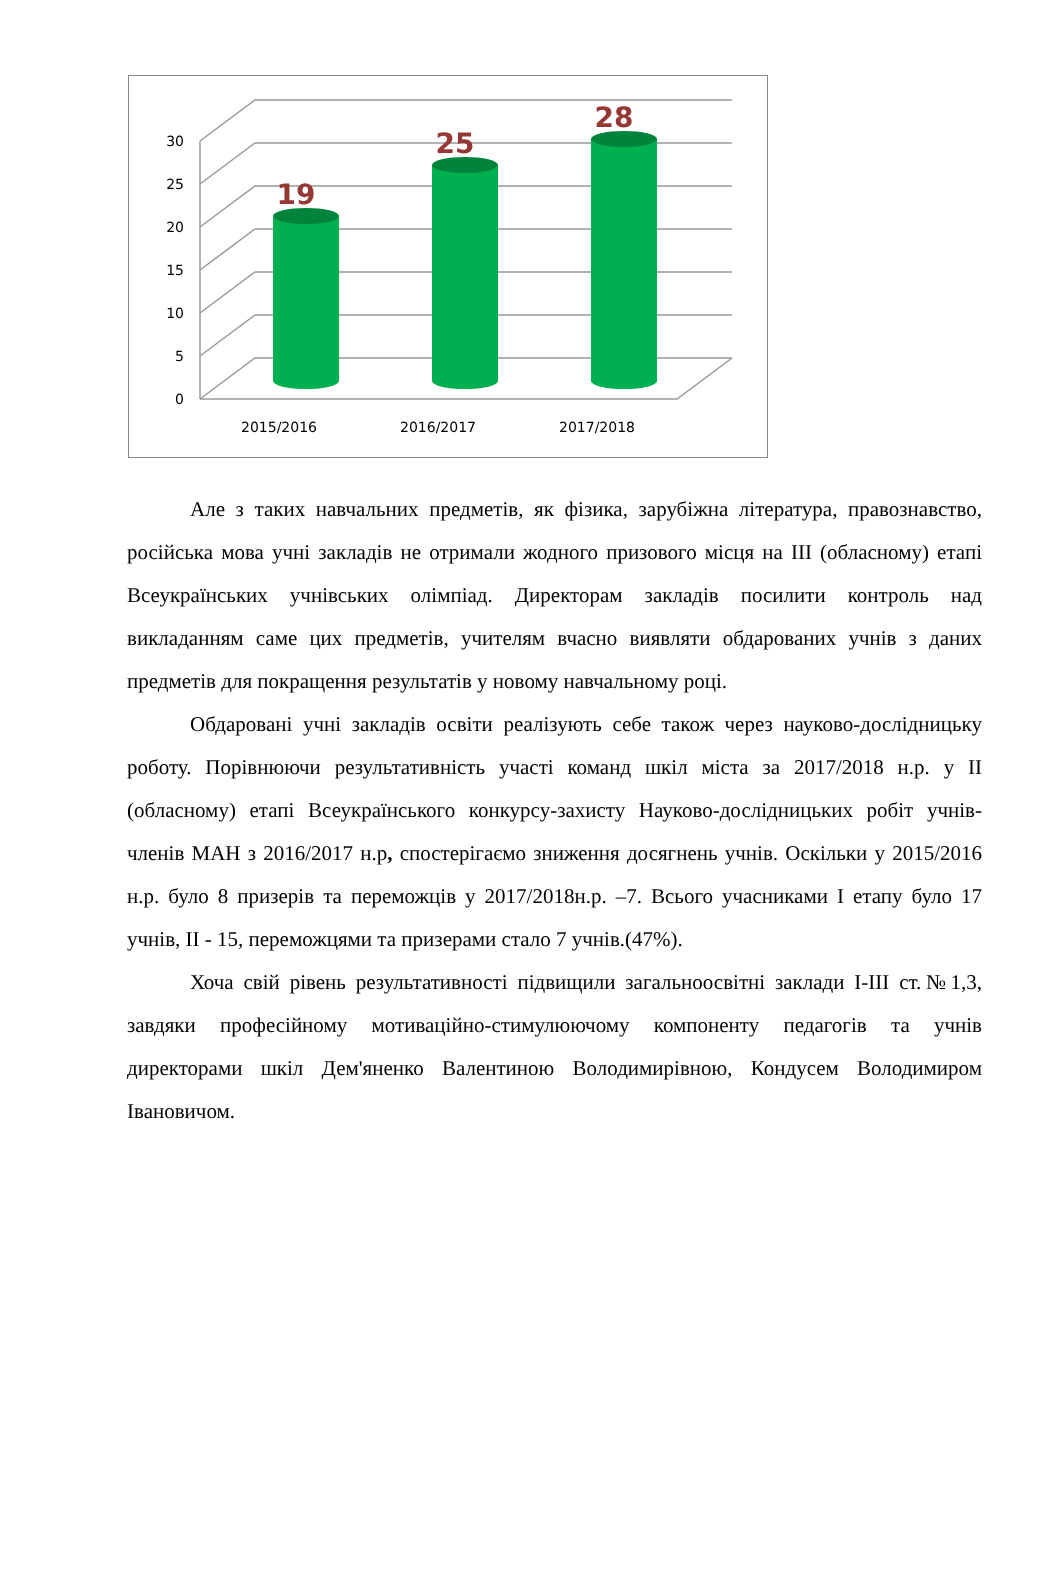0
5
10
15
20
25
30
2015/2016
2016/2017
2017/2018
19
25
28
Але з таких навчальних предметів, як фізика, зарубіжна література, правознавство, російська мова учні закладів не отримали жодного призового місця на ІІІ (обласному) етапі Всеукраїнських учнівських олімпіад. Директорам закладів посилити контроль над викладанням саме цих предметів, учителям вчасно виявляти обдарованих учнів з даних предметів для покращення результатів у новому навчальному році.
Обдаровані учні закладів освіти реалізують себе також через науково-дослідницьку роботу. Порівнюючи результативність участі команд шкіл міста за 2017/2018 н.р. у ІІ (обласному) етапі Всеукраїнського конкурсу-захисту Науково-дослідницьких робіт учнів-членів МАН з 2016/2017 н.р, спостерігаємо зниження досягнень учнів. Оскільки у 2015/2016 н.р. було 8 призерів та переможців у 2017/2018н.р. –7. Всього учасниками І етапу було 17 учнів, ІІ - 15, переможцями та призерами стало 7 учнів.(47%).
Хоча свій рівень результативності підвищили загальноосвітні заклади І-ІІІ ст.№1,3, завдяки професійному мотиваційно-стимулюючому компоненту педагогів та учнів директорами шкіл Дем'яненко Валентиною Володимирівною, Кондусем Володимиром Івановичом.